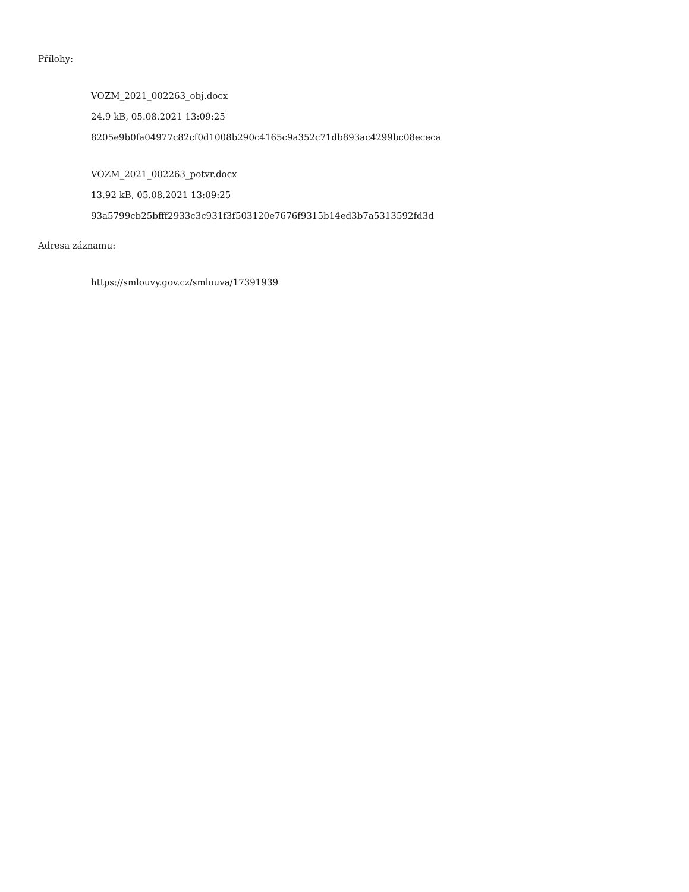Přílohy:
VOZM_2021_002263_obj.docx
24.9 kB, 05.08.2021 13:09:25
8205e9b0fa04977c82cf0d1008b290c4165c9a352c71db893ac4299bc08ececa
VOZM_2021_002263_potvr.docx
13.92 kB, 05.08.2021 13:09:25
93a5799cb25bfff2933c3c931f3f503120e7676f9315b14ed3b7a5313592fd3d
Adresa záznamu:
https://smlouvy.gov.cz/smlouva/17391939